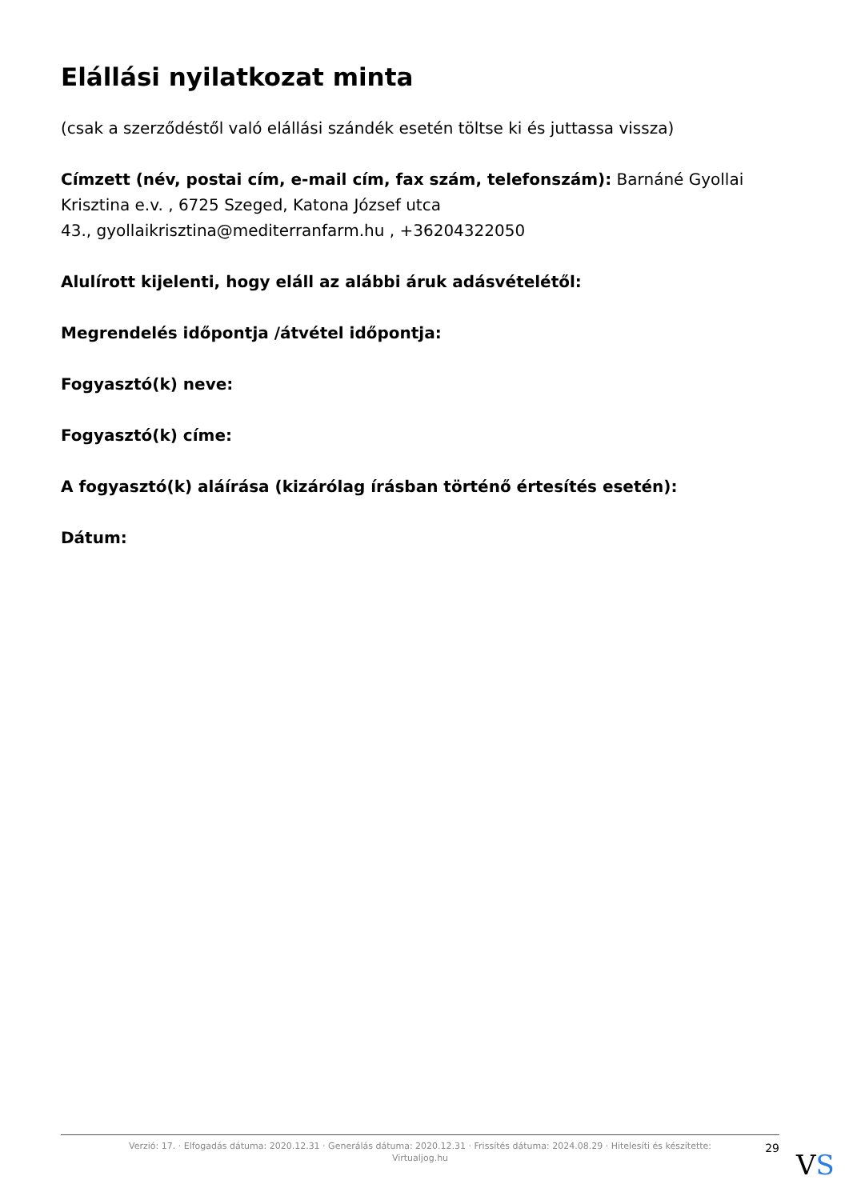Elállási nyilatkozat minta
(csak a szerződéstől való elállási szándék esetén töltse ki és juttassa vissza)
Címzett (név, postai cím, e-mail cím, fax szám, telefonszám): Barnáné Gyollai Krisztina e.v. , 6725 Szeged, Katona József utca
43., gyollaikrisztina@mediterranfarm.hu , +36204322050
Alulírott kijelenti, hogy eláll az alábbi áruk adásvételétől:
Megrendelés időpontja /átvétel időpontja:
Fogyasztó(k) neve:
Fogyasztó(k) címe:
A fogyasztó(k) aláírása (kizárólag írásban történő értesítés esetén):
Dátum:
Verzió: 17. · Elfogadás dátuma: 2020.12.31 · Generálás dátuma: 2020.12.31 · Frissítés dátuma: 2024.08.29 · Hitelesíti és készítette: Virtualjog.hu
29
VS